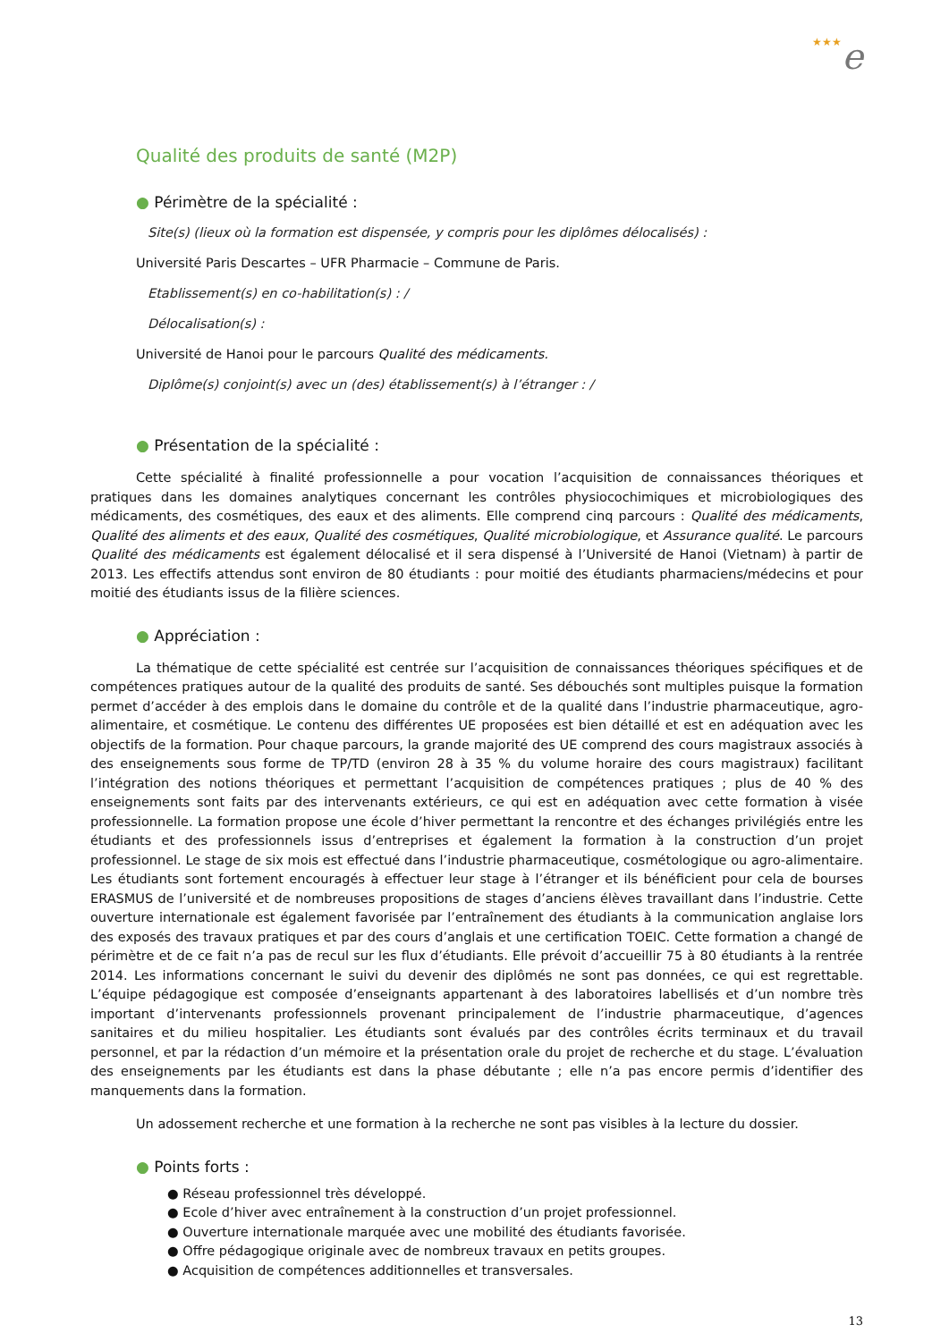★★★e
Qualité des produits de santé (M2P)
● Périmètre de la spécialité :
Site(s) (lieux où la formation est dispensée, y compris pour les diplômes délocalisés) :
Université Paris Descartes – UFR Pharmacie – Commune de Paris.
Etablissement(s) en co-habilitation(s) : /
Délocalisation(s) :
Université de Hanoi pour le parcours Qualité des médicaments.
Diplôme(s) conjoint(s) avec un (des) établissement(s) à l’étranger : /
● Présentation de la spécialité :
Cette spécialité à finalité professionnelle a pour vocation l’acquisition de connaissances théoriques et pratiques dans les domaines analytiques concernant les contrôles physiocochimiques et microbiologiques des médicaments, des cosmétiques, des eaux et des aliments. Elle comprend cinq parcours : Qualité des médicaments, Qualité des aliments et des eaux, Qualité des cosmétiques, Qualité microbiologique, et Assurance qualité. Le parcours Qualité des médicaments est également délocalisé et il sera dispensé à l’Université de Hanoi (Vietnam) à partir de 2013. Les effectifs attendus sont environ de 80 étudiants : pour moitié des étudiants pharmaciens/médecins et pour moitié des étudiants issus de la filière sciences.
● Appréciation :
La thématique de cette spécialité est centrée sur l’acquisition de connaissances théoriques spécifiques et de compétences pratiques autour de la qualité des produits de santé. Ses débouchés sont multiples puisque la formation permet d’accéder à des emplois dans le domaine du contrôle et de la qualité dans l’industrie pharmaceutique, agro-alimentaire, et cosmétique. Le contenu des différentes UE proposées est bien détaillé et est en adéquation avec les objectifs de la formation. Pour chaque parcours, la grande majorité des UE comprend des cours magistraux associés à des enseignements sous forme de TP/TD (environ 28 à 35 % du volume horaire des cours magistraux) facilitant l’intégration des notions théoriques et permettant l’acquisition de compétences pratiques ; plus de 40 % des enseignements sont faits par des intervenants extérieurs, ce qui est en adéquation avec cette formation à visée professionnelle. La formation propose une école d’hiver permettant la rencontre et des échanges privilégiés entre les étudiants et des professionnels issus d’entreprises et également la formation à la construction d’un projet professionnel. Le stage de six mois est effectué dans l’industrie pharmaceutique, cosmétologique ou agro-alimentaire. Les étudiants sont fortement encouragés à effectuer leur stage à l’étranger et ils bénéficient pour cela de bourses ERASMUS de l’université et de nombreuses propositions de stages d’anciens élèves travaillant dans l’industrie. Cette ouverture internationale est également favorisée par l’entraînement des étudiants à la communication anglaise lors des exposés des travaux pratiques et par des cours d’anglais et une certification TOEIC. Cette formation a changé de périmètre et de ce fait n’a pas de recul sur les flux d’étudiants. Elle prévoit d’accueillir 75 à 80 étudiants à la rentrée 2014. Les informations concernant le suivi du devenir des diplômés ne sont pas données, ce qui est regrettable. L’équipe pédagogique est composée d’enseignants appartenant à des laboratoires labellisés et d’un nombre très important d’intervenants professionnels provenant principalement de l’industrie pharmaceutique, d’agences sanitaires et du milieu hospitalier. Les étudiants sont évalués par des contrôles écrits terminaux et du travail personnel, et par la rédaction d’un mémoire et la présentation orale du projet de recherche et du stage. L’évaluation des enseignements par les étudiants est dans la phase débutante ; elle n’a pas encore permis d’identifier des manquements dans la formation.
Un adossement recherche et une formation à la recherche ne sont pas visibles à la lecture du dossier.
● Points forts :
● Réseau professionnel très développé.
● Ecole d’hiver avec entraînement à la construction d’un projet professionnel.
● Ouverture internationale marquée avec une mobilité des étudiants favorisée.
● Offre pédagogique originale avec de nombreux travaux en petits groupes.
● Acquisition de compétences additionnelles et transversales.
13